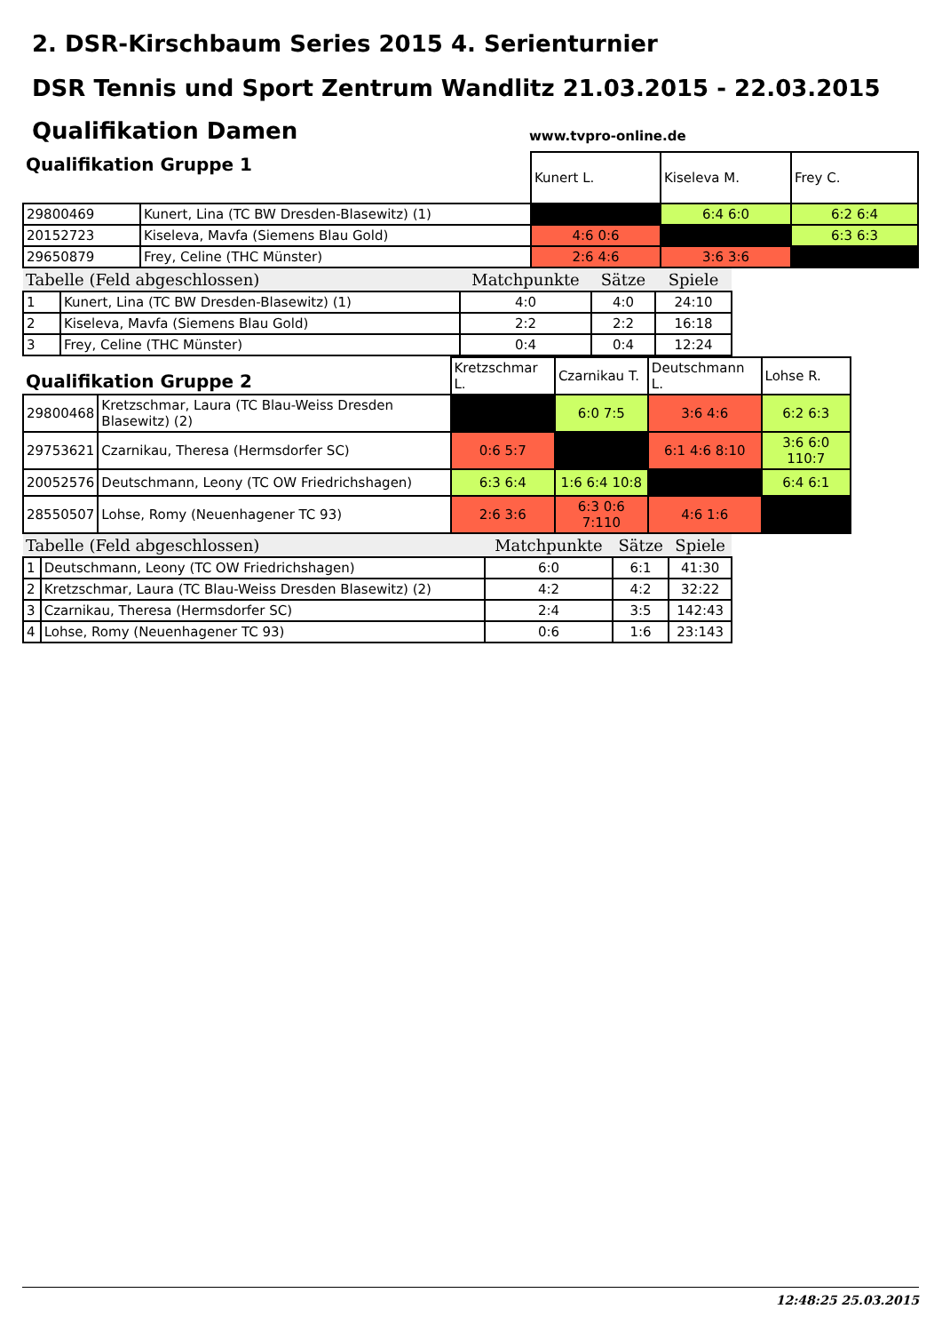2. DSR-Kirschbaum Series 2015 4. Serienturnier
DSR Tennis und Sport Zentrum Wandlitz 21.03.2015 - 22.03.2015
Qualifikation Damen
www.tvpro-online.de
| Qualifikation Gruppe 1 | | Kunert L. | Kiseleva M. | Frey C. |
| 29800469 | Kunert, Lina (TC BW Dresden-Blasewitz) (1) | | 6:4 6:0 | 6:2 6:4 |
| 20152723 | Kiseleva, Mavfa (Siemens Blau Gold) | 4:6 0:6 | | 6:3 6:3 |
| 29650879 | Frey, Celine (THC Münster) | 2:6 4:6 | 3:6 3:6 | |
| Tabelle (Feld abgeschlossen) | | Matchpunkte | Sätze | Spiele |
| --- | --- | --- | --- | --- |
| 1 | Kunert, Lina (TC BW Dresden-Blasewitz) (1) | 4:0 | 4:0 | 24:10 |
| 2 | Kiseleva, Mavfa (Siemens Blau Gold) | 2:2 | 2:2 | 16:18 |
| 3 | Frey, Celine (THC Münster) | 0:4 | 0:4 | 12:24 |
| Qualifikation Gruppe 2 | | Kretzschmar L. | Czarnikau T. | Deutschmann L. | Lohse R. |
| 29800468 | Kretzschmar, Laura (TC Blau-Weiss Dresden Blasewitz) (2) | | 6:0 7:5 | 3:6 4:6 | 6:2 6:3 |
| 29753621 | Czarnikau, Theresa (Hermsdorfer SC) | 0:6 5:7 | | 6:1 4:6 8:10 | 3:6 6:0 110:7 |
| 20052576 | Deutschmann, Leony (TC OW Friedrichshagen) | 6:3 6:4 | 1:6 6:4 10:8 | | 6:4 6:1 |
| 28550507 | Lohse, Romy (Neuenhagener TC 93) | 2:6 3:6 | 6:3 0:6 7:110 | 4:6 1:6 | |
| Tabelle (Feld abgeschlossen) | | Matchpunkte | Sätze | Spiele |
| --- | --- | --- | --- | --- |
| 1 | Deutschmann, Leony (TC OW Friedrichshagen) | 6:0 | 6:1 | 41:30 |
| 2 | Kretzschmar, Laura (TC Blau-Weiss Dresden Blasewitz) (2) | 4:2 | 4:2 | 32:22 |
| 3 | Czarnikau, Theresa (Hermsdorfer SC) | 2:4 | 3:5 | 142:43 |
| 4 | Lohse, Romy (Neuenhagener TC 93) | 0:6 | 1:6 | 23:143 |
12:48:25 25.03.2015